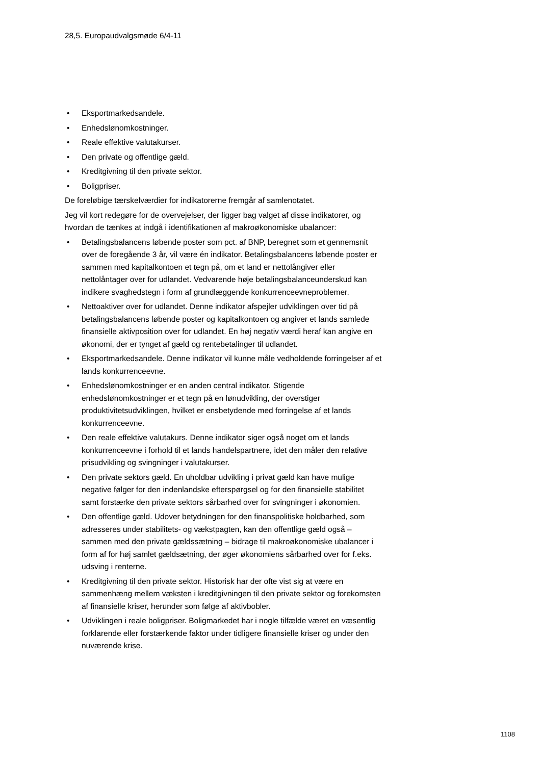28,5. Europaudvalgsmøde 6/4-11
• Eksportmarkedsandele.
• Enhedslønomkostninger.
• Reale effektive valutakurser.
• Den private og offentlige gæld.
• Kreditgivning til den private sektor.
• Boligpriser.
De foreløbige tærskelværdier for indikatorerne fremgår af samlenotatet.
Jeg vil kort redegøre for de overvejelser, der ligger bag valget af disse indikatorer, og hvordan de tænkes at indgå i identifikationen af makroøkonomiske ubalancer:
• Betalingsbalancens løbende poster som pct. af BNP, beregnet som et gennemsnit over de foregående 3 år, vil være én indikator. Betalingsbalancens løbende poster er sammen med kapitalkontoen et tegn på, om et land er nettolångiver eller nettolåntager over for udlandet. Vedvarende høje betalingsbalanceunderskud kan indikere svaghedstegn i form af grundlæggende konkurrenceevneproblemer.
• Nettoaktiver over for udlandet. Denne indikator afspejler udviklingen over tid på betalingsbalancens løbende poster og kapitalkontoen og angiver et lands samlede finansielle aktivposition over for udlandet. En høj negativ værdi heraf kan angive en økonomi, der er tynget af gæld og rentebetalinger til udlandet.
• Eksportmarkedsandele. Denne indikator vil kunne måle vedholdende forringelser af et lands konkurrenceevne.
• Enhedslønomkostninger er en anden central indikator. Stigende enhedslønomkostninger er et tegn på en lønudvikling, der overstiger produktivitetsudviklingen, hvilket er ensbetydende med forringelse af et lands konkurrenceevne.
• Den reale effektive valutakurs. Denne indikator siger også noget om et lands konkurrenceevne i forhold til et lands handelspartnere, idet den måler den relative prisudvikling og svingninger i valutakurser.
• Den private sektors gæld. En uholdbar udvikling i privat gæld kan have mulige negative følger for den indenlandske efterspørgsel og for den finansielle stabilitet samt forstærke den private sektors sårbarhed over for svingninger i økonomien.
• Den offentlige gæld. Udover betydningen for den finanspolitiske holdbarhed, som adresseres under stabilitets- og vækstpagten, kan den offentlige gæld også – sammen med den private gældssætning – bidrage til makroøkonomiske ubalancer i form af for høj samlet gældsætning, der øger økonomiens sårbarhed over for f.eks. udsving i renterne.
• Kreditgivning til den private sektor. Historisk har der ofte vist sig at være en sammenhæng mellem væksten i kreditgivningen til den private sektor og forekomsten af finansielle kriser, herunder som følge af aktivbobler.
• Udviklingen i reale boligpriser. Boligmarkedet har i nogle tilfælde været en væsentlig forklarende eller forstærkende faktor under tidligere finansielle kriser og under den nuværende krise.
1108